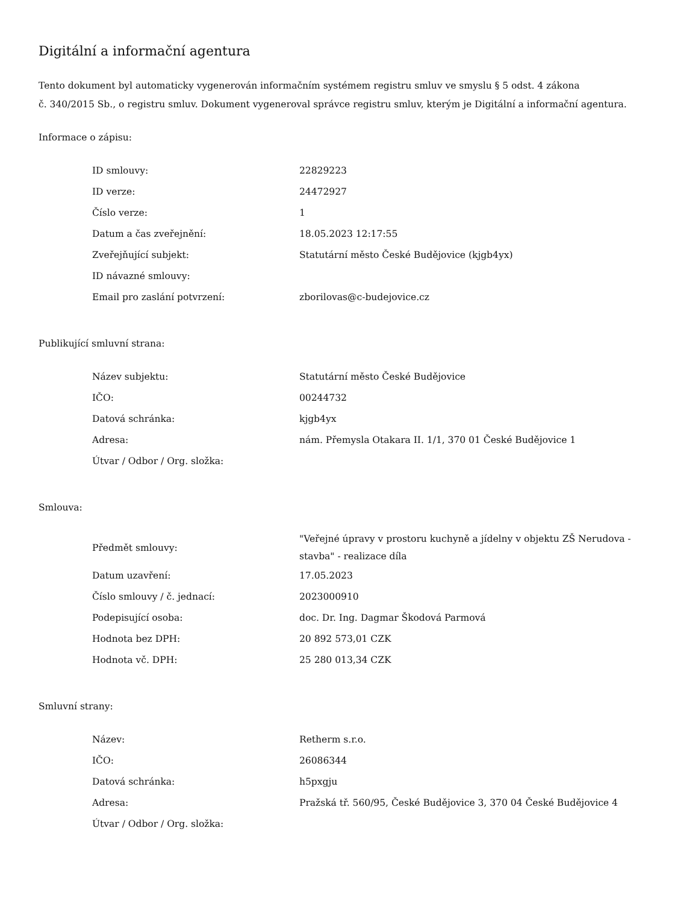Digitální a informační agentura
Tento dokument byl automaticky vygenerován informačním systémem registru smluv ve smyslu § 5 odst. 4 zákona
č. 340/2015 Sb., o registru smluv. Dokument vygeneroval správce registru smluv, kterým je Digitální a informační agentura.
Informace o zápisu:
| ID smlouvy: | 22829223 |
| ID verze: | 24472927 |
| Číslo verze: | 1 |
| Datum a čas zveřejnění: | 18.05.2023 12:17:55 |
| Zveřejňující subjekt: | Statutární město České Budějovice (kjgb4yx) |
| ID návazné smlouvy: | |
| Email pro zaslání potvrzení: | zborilovas@c-budejovice.cz |
Publikující smluvní strana:
| Název subjektu: | Statutární město České Budějovice |
| IČO: | 00244732 |
| Datová schránka: | kjgb4yx |
| Adresa: | nám. Přemysla Otakara II. 1/1, 370 01 České Budějovice 1 |
| Útvar / Odbor / Org. složka: | |
Smlouva:
| Předmět smlouvy: | "Veřejné úpravy v prostoru kuchyně a jídelny v objektu ZŠ Nerudova - stavba" - realizace díla |
| Datum uzavření: | 17.05.2023 |
| Číslo smlouvy / č. jednací: | 2023000910 |
| Podepisující osoba: | doc. Dr. Ing. Dagmar Škodová Parmová |
| Hodnota bez DPH: | 20 892 573,01 CZK |
| Hodnota vč. DPH: | 25 280 013,34 CZK |
Smluvní strany:
| Název: | Retherm s.r.o. |
| IČO: | 26086344 |
| Datová schránka: | h5pxgju |
| Adresa: | Pražská tř. 560/95, České Budějovice 3, 370 04 České Budějovice 4 |
| Útvar / Odbor / Org. složka: | |